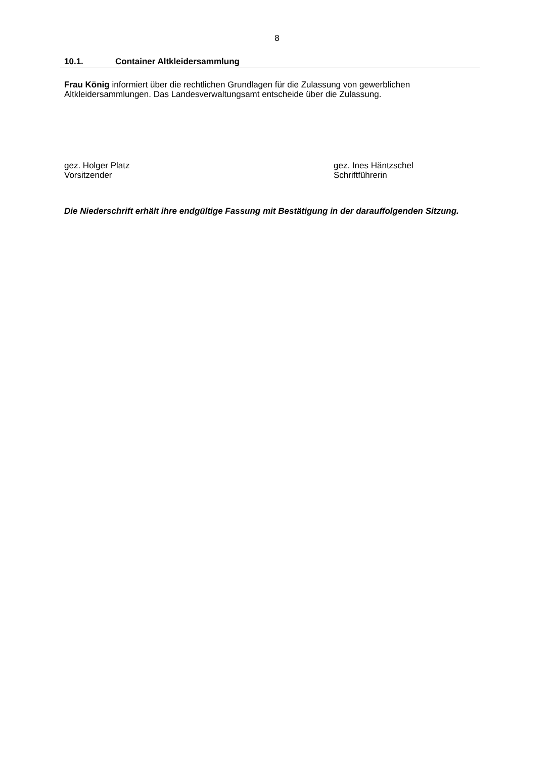8
10.1. Container Altkleidersammlung
Frau König informiert über die rechtlichen Grundlagen für die Zulassung von gewerblichen Altkleidersammlungen. Das Landesverwaltungsamt entscheide über die Zulassung.
gez. Holger Platz
Vorsitzender
gez. Ines Häntzschel
Schriftführerin
Die Niederschrift erhält ihre endgültige Fassung mit Bestätigung in der darauffolgenden Sitzung.